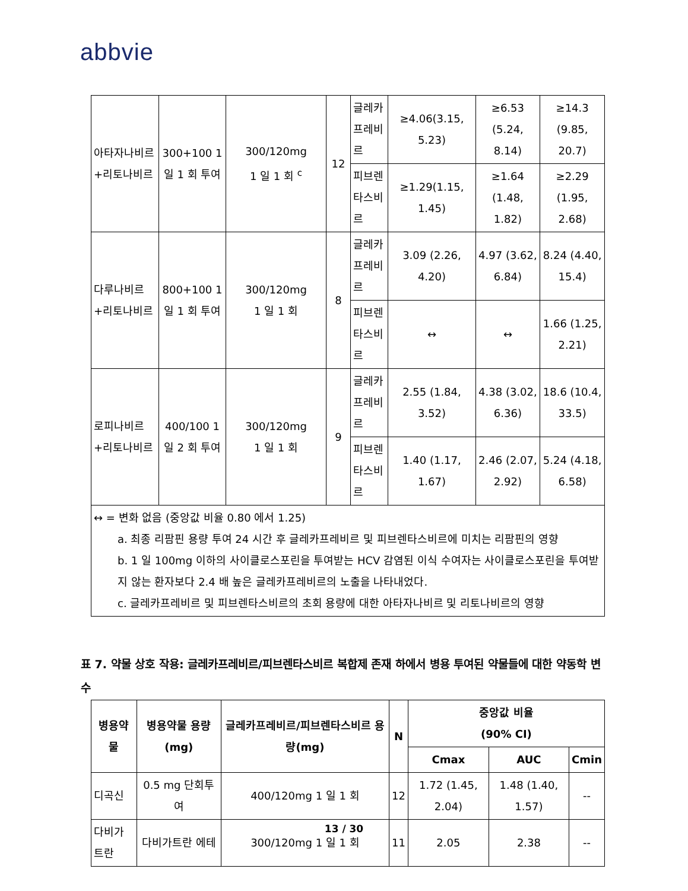abbvie
| 아타자나비르+리토나비르 | 300+100 1 일 1 회 투여 | 300/120mg 1 일 1 회 <sup>c</sup> | 12 | 글레카프레비르 | ≥4.06(3.15, 5.23) | ≥6.53 (5.24, 8.14) | ≥14.3 (9.85, 20.7) |
| | | | | 피브렌타스비르 | ≥1.29(1.15, 1.45) | ≥1.64 (1.48, 1.82) | ≥2.29 (1.95, 2.68) |
| 다루나비르+리토나비르 | 800+100 1 일 1 회 투여 | 300/120mg 1 일 1 회 | 8 | 글레카프레비르 | 3.09 (2.26, 4.20) | 4.97 (3.62, 6.84) | 8.24 (4.40, 15.4) |
| | | | | 피브렌타스비르 | ↔ | ↔ | 1.66 (1.25, 2.21) |
| 로피나비르+리토나비르 | 400/100 1 일 2 회 투여 | 300/120mg 1 일 1 회 | 9 | 글레카프레비르 | 2.55 (1.84, 3.52) | 4.38 (3.02, 6.36) | 18.6 (10.4, 33.5) |
| | | | | 피브렌타스비르 | 1.40 (1.17, 1.67) | 2.46 (2.07, 2.92) | 5.24 (4.18, 6.58) |
| ↔ = 변화 없음 (중앙값 비율 0.80 에서 1.25) a. 최종 리팜핀 용량 투여 24 시간 후 글레카프레비르 및 피브렌타스비르에 미치는 리팜핀의 영향 b. 1 일 100mg 이하의 사이클로스포린을 투여받는 HCV 감염된 이식 수여자는 사이클로스포린을 투여받지 않는 환자보다 2.4 배 높은 글레카프레비르의 노출을 나타내었다. c. 글레카프레비르 및 피브렌타스비르의 초회 용량에 대한 아타자나비르 및 리토나비르의 영향 | | | | | | | |
표 7. 약물 상호 작용: 글레카프레비르/피브렌타스비르 복합제 존재 하에서 병용 투여된 약물들에 대한 약동학 변수
| 병용약물 | 병용약물 용량 (mg) | 글레카프레비르/피브렌타스비르 용량(mg) | N | 중앙값 비율 (90% CI) | | |
| --- | --- | --- | --- | --- | --- | --- |
| | | | | Cmax | AUC | Cmin |
| 디곡신 | 0.5 mg 단회투여 | 400/120mg 1 일 1 회 | 12 | 1.72 (1.45, 2.04) | 1.48 (1.40, 1.57) | -- |
| 다비가트란 | 다비가트란 에테 | 300/120mg 1 일 1 회 | 11 | 2.05 | 2.38 | -- |
13 / 30